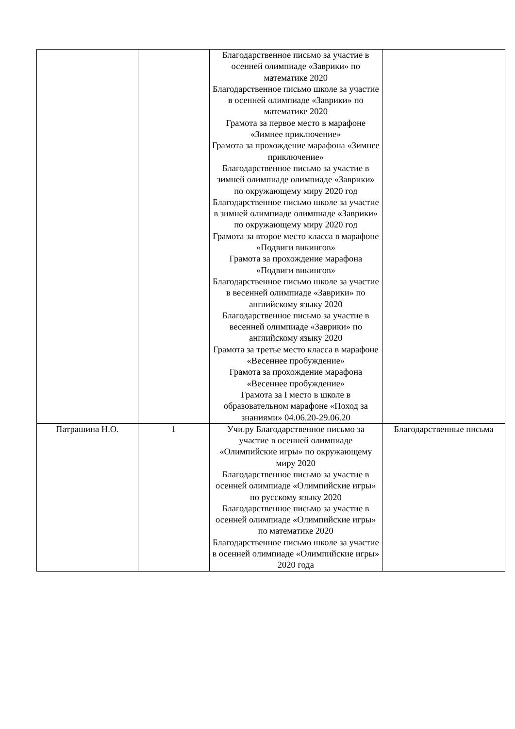| | | Благодарственное письмо за участие в осенней олимпиаде «Заврики» по математике 2020 Благодарственное письмо школе за участие в осенней олимпиаде «Заврики» по математике 2020 Грамота за первое место в марафоне «Зимнее приключение» Грамота за прохождение марафона «Зимнее приключение» Благодарственное письмо за участие в зимней олимпиаде олимпиаде «Заврики» по окружающему миру 2020 год Благодарственное письмо школе за участие в зимней олимпиаде олимпиаде «Заврики» по окружающему миру 2020 год Грамота за второе место класса в марафоне «Подвиги викингов» Грамота за прохождение марафона «Подвиги викингов» Благодарственное письмо школе за участие в весенней олимпиаде «Заврики» по английскому языку 2020 Благодарственное письмо за участие в весенней олимпиаде «Заврики» по английскому языку 2020 Грамота за третье место класса в марафоне «Весеннее пробуждение» Грамота за прохождение марафона «Весеннее пробуждение» Грамота за I место в школе в образовательном марафоне «Поход за знаниями» 04.06.20-29.06.20 | |
| Патрашина Н.О. | 1 | Учи.ру Благодарственное письмо за участие в осенней олимпиаде «Олимпийские игры» по окружающему миру 2020 Благодарственное письмо за участие в осенней олимпиаде «Олимпийские игры» по русскому языку 2020 Благодарственное письмо за участие в осенней олимпиаде «Олимпийские игры» по математике 2020 Благодарственное письмо школе за участие в осенней олимпиаде «Олимпийские игры» 2020 года | Благодарственные письма |